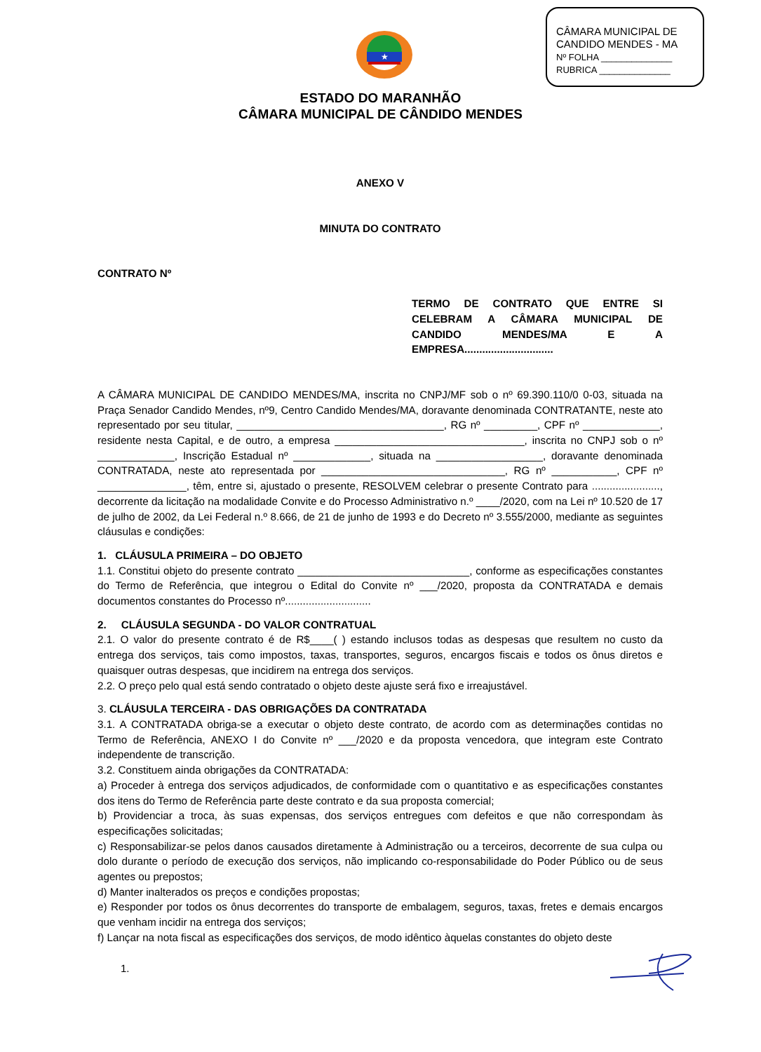CÂMARA MUNICIPAL DE
CANDIDO MENDES - MA
Nº FOLHA ______________
RUBRICA ______________
★
ESTADO DO MARANHÃO
CÂMARA MUNICIPAL DE CÂNDIDO MENDES
ANEXO V
MINUTA DO CONTRATO
CONTRATO Nº
TERMO DE CONTRATO QUE ENTRE SI CELEBRAM A CÂMARA MUNICIPAL DE CANDIDO MENDES/MA E A EMPRESA..............................
A CÂMARA MUNICIPAL DE CANDIDO MENDES/MA, inscrita no CNPJ/MF sob o nº 69.390.110/0 0-03, situada na Praça Senador Candido Mendes, nº9, Centro Candido Mendes/MA, doravante denominada CONTRATANTE, neste ato representado por seu titular, ___________________________________, RG nº _________, CPF nº _____________, residente nesta Capital, e de outro, a empresa ________________________________, inscrita no CNPJ sob o nº _____________, Inscrição Estadual nº _____________, situada na __________________, doravante denominada CONTRATADA, neste ato representada por _______________________________, RG nº ___________, CPF nº _______________, têm, entre si, ajustado o presente, RESOLVEM celebrar o presente Contrato para ......................., decorrente da licitação na modalidade Convite e do Processo Administrativo n.º ____/2020, com na Lei nº 10.520 de 17 de julho de 2002, da Lei Federal n.º 8.666, de 21 de junho de 1993 e do Decreto nº 3.555/2000, mediante as seguintes cláusulas e condições:
1. CLÁUSULA PRIMEIRA – DO OBJETO
1.1. Constitui objeto do presente contrato _____________________________, conforme as especificações constantes do Termo de Referência, que integrou o Edital do Convite nº ___/2020, proposta da CONTRATADA e demais documentos constantes do Processo nº.............................
2. CLÁUSULA SEGUNDA - DO VALOR CONTRATUAL
2.1. O valor do presente contrato é de R$____( ) estando inclusos todas as despesas que resultem no custo da entrega dos serviços, tais como impostos, taxas, transportes, seguros, encargos fiscais e todos os ônus diretos e quaisquer outras despesas, que incidirem na entrega dos serviços.
2.2. O preço pelo qual está sendo contratado o objeto deste ajuste será fixo e irreajustável.
3. CLÁUSULA TERCEIRA - DAS OBRIGAÇÕES DA CONTRATADA
3.1. A CONTRATADA obriga-se a executar o objeto deste contrato, de acordo com as determinações contidas no Termo de Referência, ANEXO I do Convite nº ___/2020 e da proposta vencedora, que integram este Contrato independente de transcrição.
3.2. Constituem ainda obrigações da CONTRATADA:
a) Proceder à entrega dos serviços adjudicados, de conformidade com o quantitativo e as especificações constantes dos itens do Termo de Referência parte deste contrato e da sua proposta comercial;
b) Providenciar a troca, às suas expensas, dos serviços entregues com defeitos e que não correspondam às especificações solicitadas;
c) Responsabilizar-se pelos danos causados diretamente à Administração ou a terceiros, decorrente de sua culpa ou dolo durante o período de execução dos serviços, não implicando co-responsabilidade do Poder Público ou de seus agentes ou prepostos;
d) Manter inalterados os preços e condições propostas;
e) Responder por todos os ônus decorrentes do transporte de embalagem, seguros, taxas, fretes e demais encargos que venham incidir na entrega dos serviços;
f) Lançar na nota fiscal as especificações dos serviços, de modo idêntico àquelas constantes do objeto deste
1.